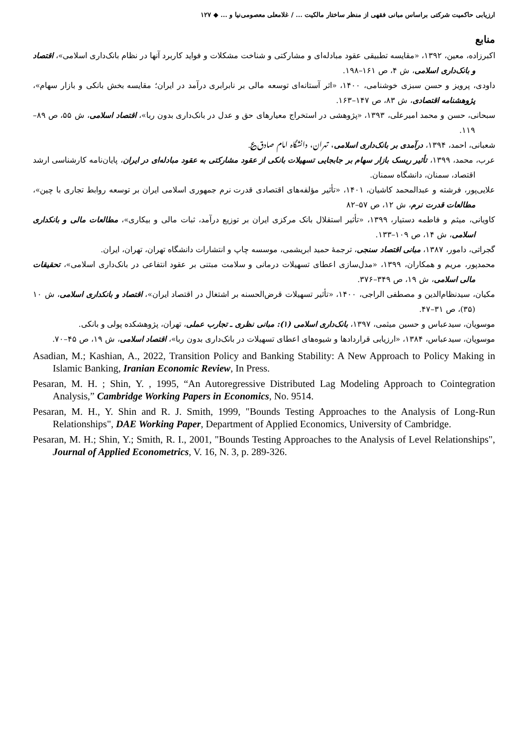ارزیابی حاکمیت شرکتی براساس مبانی فقهی از منظر ساختار مالکیت ... / غلامعلی معصومی‌نیا و ... ◆ ۱۲۷
منابع
اکبرزاده، معین، ۱۳۹۲، «مقایسه تطبیقی عقود مبادله‌ای و مشارکتی و شناخت مشکلات و فواید کاربرد آنها در نظام بانک‌داری اسلامی»، اقتصاد و بانک‌داری اسلامی، ش ۴، ص ۱۶۱–۱۹۸.
داودی، پرویز و حسن سبزی خوشنامی، ۱۴۰۰، «اثر آستانه‌ای توسعه مالی بر نابرابری درآمد در ایران؛ مقایسه بخش بانکی و بازار سهام»، پژوهشنامه اقتصادی، ش ۸۳، ص ۱۴۷–۱۶۳.
سبحانی، حسن و محمد امیرعلی، ۱۳۹۳، «پژوهشی در استخراج معیارهای حق و عدل در بانک‌داری بدون ربا»، اقتصاد اسلامی، ش ۵۵، ص ۸۹–۱۱۹.
شعبانی، احمد، ۱۳۹۴، درآمدی بر بانک‌داری اسلامی، تهران، دانشگاه امام صادق‌؏.
عرب، محمد، ۱۳۹۹، تأثیر ریسک بازار سهام بر جابجایی تسهیلات بانکی از عقود مشارکتی به عقود مبادله‌ای در ایران، پایان‌نامه کارشناسی ارشد اقتصاد، سمنان، دانشگاه سمنان.
علایی‌پور، فرشته و عبدالمحمد کاشیان، ۱۴۰۱، «تأثیر مؤلفه‌های اقتصادی قدرت نرم جمهوری اسلامی ایران بر توسعه روابط تجاری با چین»، مطالعات قدرت نرم، ش ۱۲، ص ۵۷–۸۲
کاویانی، میثم و فاطمه دستیار، ۱۳۹۹، «تأثیر استقلال بانک مرکزی ایران بر توزیع درآمد، ثبات مالی و بیکاری»، مطالعات مالی و بانکداری اسلامی، ش ۱۴، ص ۱۰۹–۱۳۳.
گجراتی، دامور، ۱۳۸۷، مبانی اقتصاد سنجی، ترجمهٔ حمید ابریشمی، موسسه چاپ و انتشارات دانشگاه تهران، تهران، ایران.
محمدپور، مریم و همکاران، ۱۳۹۹، «مدل‌سازی اعطای تسهیلات درمانی و سلامت مبتنی بر عقود انتفاعی در بانک‌داری اسلامی»، تحقیقات مالی اسلامی، ش ۱۹، ص ۳۴۹–۳۷۶.
مکیان، سیدنظام‌الدین و مصطفی الراجی، ۱۴۰۰، «تأثیر تسهیلات قرض‌الحسنه بر اشتغال در اقتصاد ایران»، اقتصاد و بانکداری اسلامی، ش ۱۰ (۳۵)، ص ۳۱–۴۷.
موسویان، سیدعباس و حسین میثمی، ۱۳۹۷، بانک‌داری اسلامی (۱): مبانی نظری ـ تجارب عملی، تهران، پژوهشکده پولی و بانکی.
موسویان، سیدعباس، ۱۳۸۴، «ارزیابی قراردادها و شیوه‌های اعطای تسهیلات در بانک‌داری بدون ربا»، اقتصاد اسلامی، ش ۱۹، ص ۴۵–۷۰.
Asadian, M.; Kashian, A., 2022, Transition Policy and Banking Stability: A New Approach to Policy Making in Islamic Banking, Iranian Economic Review, In Press.
Pesaran, M. H. ; Shin, Y. , 1995, “An Autoregressive Distributed Lag Modeling Approach to Cointegration Analysis,” Cambridge Working Papers in Economics, No. 9514.
Pesaran, M. H., Y. Shin and R. J. Smith, 1999, "Bounds Testing Approaches to the Analysis of Long-Run Relationships", DAE Working Paper, Department of Applied Economics, University of Cambridge.
Pesaran, M. H.; Shin, Y.; Smith, R. I., 2001, "Bounds Testing Approaches to the Analysis of Level Relationships", Journal of Applied Econometrics, V. 16, N. 3, p. 289-326.